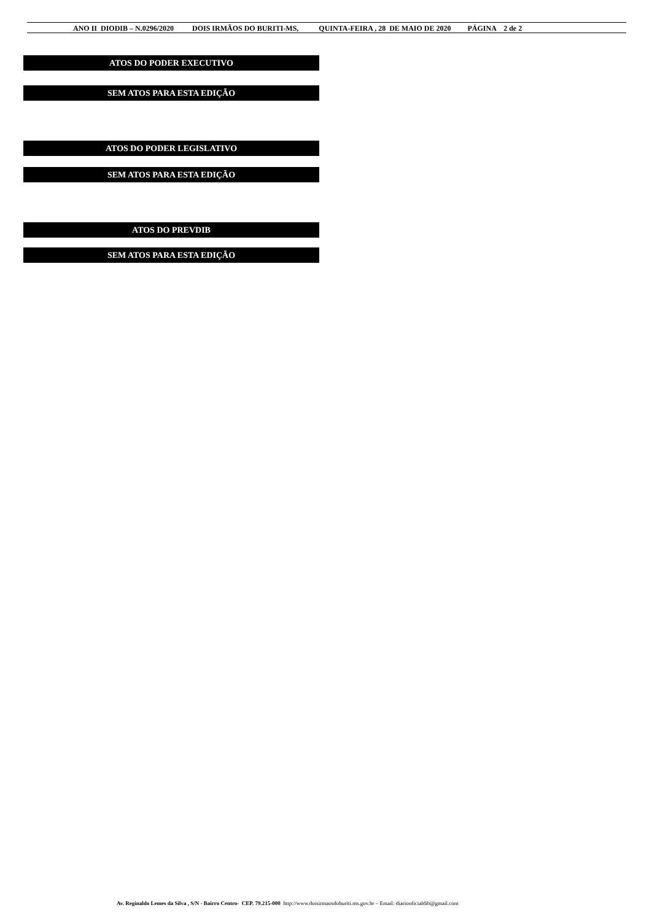ANO II DIODIB – N.0296/2020 DOIS IRMÃOS DO BURITI-MS, QUINTA-FEIRA , 28 DE MAIO DE 2020 PÁGINA 2 de 2
ATOS DO PODER EXECUTIVO
SEM ATOS PARA ESTA EDIÇÃO
ATOS DO PODER LEGISLATIVO
SEM ATOS PARA ESTA EDIÇÃO
ATOS DO PREVDIB
SEM ATOS PARA ESTA EDIÇÃO
Av. Reginaldo Lemes da Silva , S/N - Bairro Centro- CEP. 79.215-000 http://www.doisirmaosdoburiti.ms.gov.br – Email: diariooficialdib@gmail.com